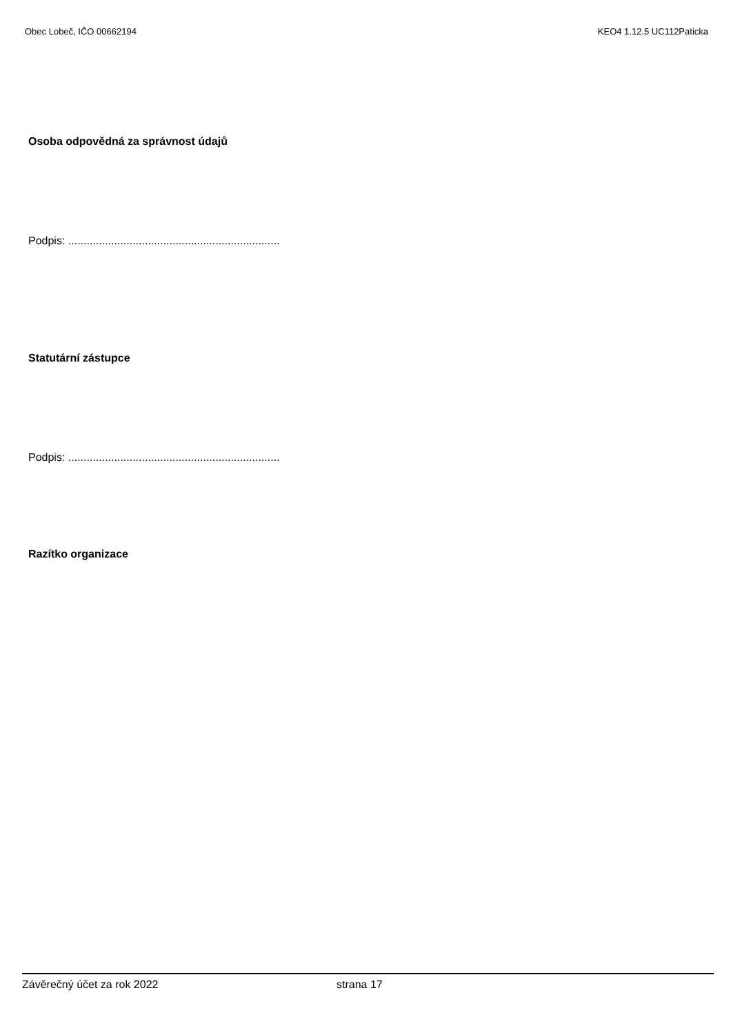Obec Lobeč, IČO 00662194 KEO4 1.12.5 UC112Paticka
Osoba odpovědná za správnost údajů
Podpis: .....................................................................
Statutární zástupce
Podpis: .....................................................................
Razítko organizace
Závěrečný účet za rok 2022 strana 17